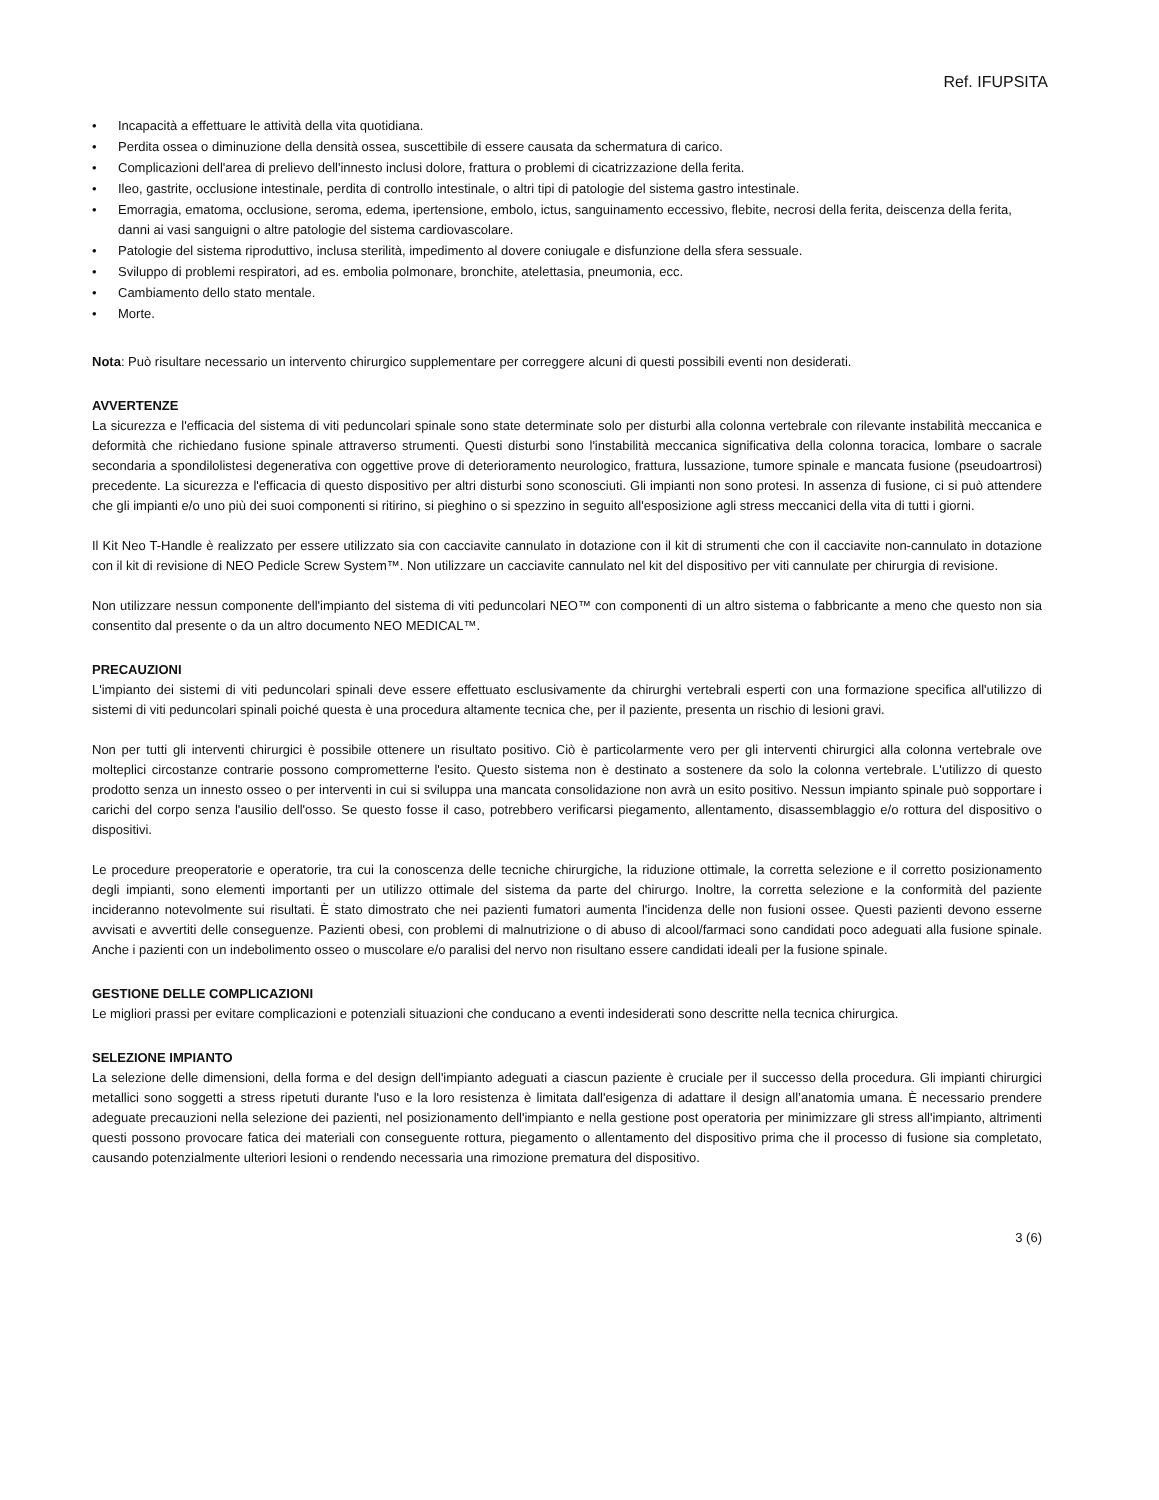Ref. IFUPSITA
• Incapacità a effettuare le attività della vita quotidiana.
• Perdita ossea o diminuzione della densità ossea, suscettibile di essere causata da schermatura di carico.
• Complicazioni dell'area di prelievo dell'innesto inclusi dolore, frattura o problemi di cicatrizzazione della ferita.
• Ileo, gastrite, occlusione intestinale, perdita di controllo intestinale, o altri tipi di patologie del sistema gastro intestinale.
• Emorragia, ematoma, occlusione, seroma, edema, ipertensione, embolo, ictus, sanguinamento eccessivo, flebite, necrosi della ferita, deiscenza della ferita, danni ai vasi sanguigni o altre patologie del sistema cardiovascolare.
• Patologie del sistema riproduttivo, inclusa sterilità, impedimento al dovere coniugale e disfunzione della sfera sessuale.
• Sviluppo di problemi respiratori, ad es. embolia polmonare, bronchite, atelettasia, pneumonia, ecc.
• Cambiamento dello stato mentale.
• Morte.
Nota: Può risultare necessario un intervento chirurgico supplementare per correggere alcuni di questi possibili eventi non desiderati.
AVVERTENZE
La sicurezza e l'efficacia del sistema di viti peduncolari spinale sono state determinate solo per disturbi alla colonna vertebrale con rilevante instabilità meccanica e deformità che richiedano fusione spinale attraverso strumenti. Questi disturbi sono l'instabilità meccanica significativa della colonna toracica, lombare o sacrale secondaria a spondilolistesi degenerativa con oggettive prove di deterioramento neurologico, frattura, lussazione, tumore spinale e mancata fusione (pseudoartrosi) precedente. La sicurezza e l'efficacia di questo dispositivo per altri disturbi sono sconosciuti. Gli impianti non sono protesi. In assenza di fusione, ci si può attendere che gli impianti e/o uno più dei suoi componenti si ritirino, si pieghino o si spezzino in seguito all'esposizione agli stress meccanici della vita di tutti i giorni.
Il Kit Neo T-Handle è realizzato per essere utilizzato sia con cacciavite cannulato in dotazione con il kit di strumenti che con il cacciavite non-cannulato in dotazione con il kit di revisione di NEO Pedicle Screw System™. Non utilizzare un cacciavite cannulato nel kit del dispositivo per viti cannulate per chirurgia di revisione.
Non utilizzare nessun componente dell'impianto del sistema di viti peduncolari NEO™ con componenti di un altro sistema o fabbricante a meno che questo non sia consentito dal presente o da un altro documento NEO MEDICAL™.
PRECAUZIONI
L'impianto dei sistemi di viti peduncolari spinali deve essere effettuato esclusivamente da chirurghi vertebrali esperti con una formazione specifica all'utilizzo di sistemi di viti peduncolari spinali poiché questa è una procedura altamente tecnica che, per il paziente, presenta un rischio di lesioni gravi.
Non per tutti gli interventi chirurgici è possibile ottenere un risultato positivo. Ciò è particolarmente vero per gli interventi chirurgici alla colonna vertebrale ove molteplici circostanze contrarie possono comprometterne l'esito. Questo sistema non è destinato a sostenere da solo la colonna vertebrale. L'utilizzo di questo prodotto senza un innesto osseo o per interventi in cui si sviluppa una mancata consolidazione non avrà un esito positivo. Nessun impianto spinale può sopportare i carichi del corpo senza l'ausilio dell'osso. Se questo fosse il caso, potrebbero verificarsi piegamento, allentamento, disassemblaggio e/o rottura del dispositivo o dispositivi.
Le procedure preoperatorie e operatorie, tra cui la conoscenza delle tecniche chirurgiche, la riduzione ottimale, la corretta selezione e il corretto posizionamento degli impianti, sono elementi importanti per un utilizzo ottimale del sistema da parte del chirurgo. Inoltre, la corretta selezione e la conformità del paziente incideranno notevolmente sui risultati. È stato dimostrato che nei pazienti fumatori aumenta l'incidenza delle non fusioni ossee. Questi pazienti devono esserne avvisati e avvertiti delle conseguenze. Pazienti obesi, con problemi di malnutrizione o di abuso di alcool/farmaci sono candidati poco adeguati alla fusione spinale. Anche i pazienti con un indebolimento osseo o muscolare e/o paralisi del nervo non risultano essere candidati ideali per la fusione spinale.
GESTIONE DELLE COMPLICAZIONI
Le migliori prassi per evitare complicazioni e potenziali situazioni che conducano a eventi indesiderati sono descritte nella tecnica chirurgica.
SELEZIONE IMPIANTO
La selezione delle dimensioni, della forma e del design dell'impianto adeguati a ciascun paziente è cruciale per il successo della procedura. Gli impianti chirurgici metallici sono soggetti a stress ripetuti durante l'uso e la loro resistenza è limitata dall'esigenza di adattare il design all’anatomia umana. È necessario prendere adeguate precauzioni nella selezione dei pazienti, nel posizionamento dell'impianto e nella gestione post operatoria per minimizzare gli stress all'impianto, altrimenti questi possono provocare fatica dei materiali con conseguente rottura, piegamento o allentamento del dispositivo prima che il processo di fusione sia completato, causando potenzialmente ulteriori lesioni o rendendo necessaria una rimozione prematura del dispositivo.
3 (6)